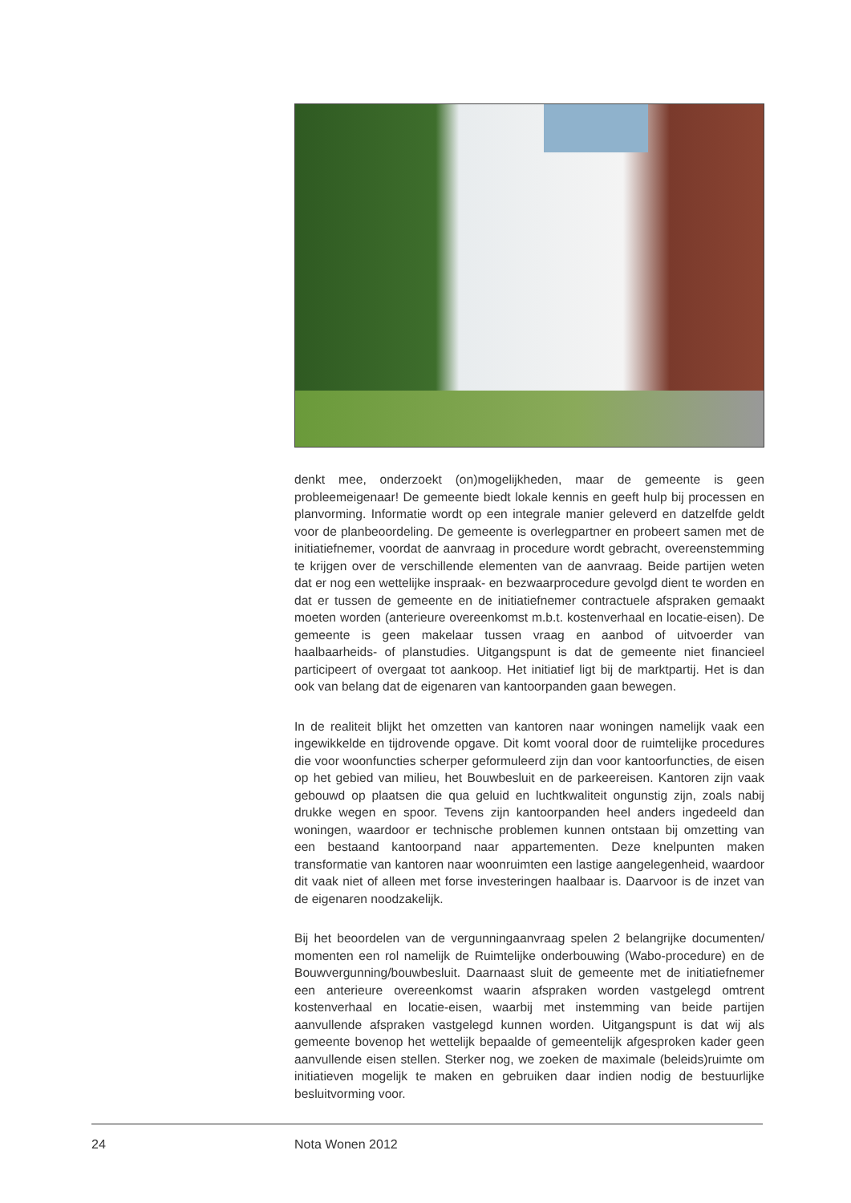denkt mee, onderzoekt (on)mogelijkheden, maar de gemeente is geen probleemeigenaar! De gemeente biedt lokale kennis en geeft hulp bij processen en planvorming. Informatie wordt op een integrale manier geleverd en datzelfde geldt voor de planbeoordeling. De gemeente is overlegpartner en probeert samen met de initiatiefnemer, voordat de aanvraag in procedure wordt gebracht, overeenstemming te krijgen over de verschillende elementen van de aanvraag. Beide partijen weten dat er nog een wettelijke inspraak- en bezwaarprocedure gevolgd dient te worden en dat er tussen de gemeente en de initiatiefnemer contractuele afspraken gemaakt moeten worden (anterieure overeenkomst m.b.t. kostenverhaal en locatie-eisen). De gemeente is geen makelaar tussen vraag en aanbod of uitvoerder van haalbaarheids- of planstudies. Uitgangspunt is dat de gemeente niet financieel participeert of overgaat tot aankoop. Het initiatief ligt bij de marktpartij. Het is dan ook van belang dat de eigenaren van kantoorpanden gaan bewegen.
In de realiteit blijkt het omzetten van kantoren naar woningen namelijk vaak een ingewikkelde en tijdrovende opgave. Dit komt vooral door de ruimtelijke procedures die voor woonfuncties scherper geformuleerd zijn dan voor kantoorfuncties, de eisen op het gebied van milieu, het Bouwbesluit en de parkeereisen. Kantoren zijn vaak gebouwd op plaatsen die qua geluid en luchtkwaliteit ongunstig zijn, zoals nabij drukke wegen en spoor. Tevens zijn kantoorpanden heel anders ingedeeld dan woningen, waardoor er technische problemen kunnen ontstaan bij omzetting van een bestaand kantoorpand naar appartementen. Deze knelpunten maken transformatie van kantoren naar woonruimten een lastige aangelegenheid, waardoor dit vaak niet of alleen met forse investeringen haalbaar is. Daarvoor is de inzet van de eigenaren noodzakelijk.
Bij het beoordelen van de vergunningaanvraag spelen 2 belangrijke documenten/ momenten een rol namelijk de Ruimtelijke onderbouwing (Wabo-procedure) en de Bouwvergunning/bouwbesluit. Daarnaast sluit de gemeente met de initiatiefnemer een anterieure overeenkomst waarin afspraken worden vastgelegd omtrent kostenverhaal en locatie-eisen, waarbij met instemming van beide partijen aanvullende afspraken vastgelegd kunnen worden. Uitgangspunt is dat wij als gemeente bovenop het wettelijk bepaalde of gemeentelijk afgesproken kader geen aanvullende eisen stellen. Sterker nog, we zoeken de maximale (beleids)ruimte om initiatieven mogelijk te maken en gebruiken daar indien nodig de bestuurlijke besluitvorming voor.
24 Nota Wonen 2012